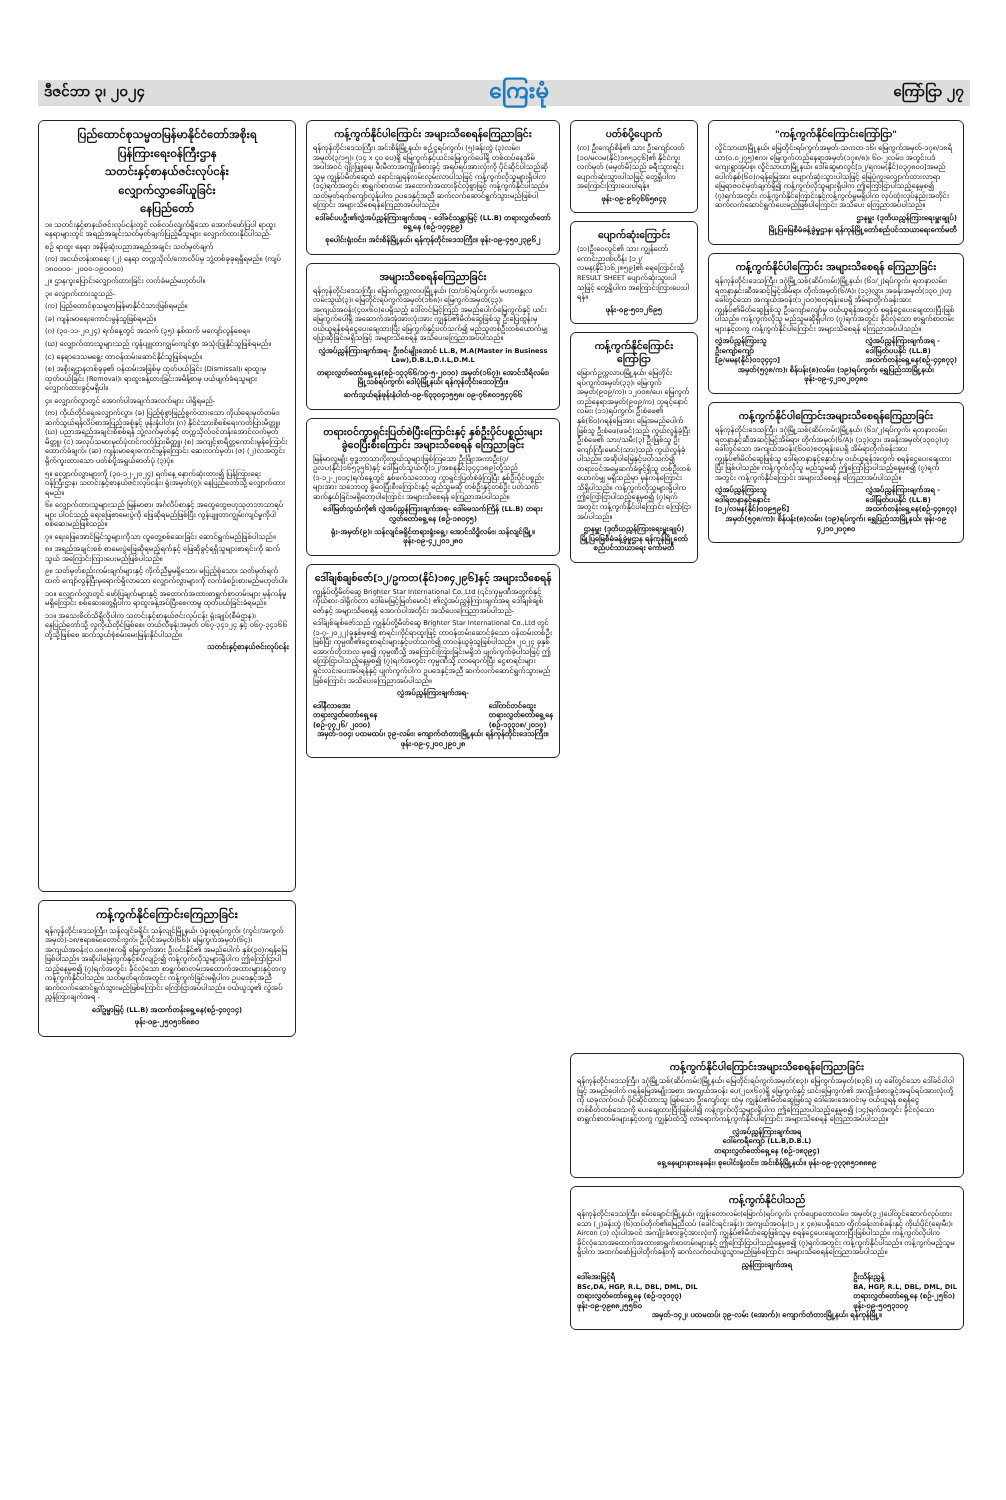ဒီဇင်ဘာ ၃၊ ၂၀၂၄ ကြေးမုံ ကြော်ငြာ ၂၇
ပြည်ထောင်စုသမ္မတမြန်မာနိုင်ငံတော်အစိုးရ
ပြန်ကြားရေးဝန်ကြီးဌာန
သတင်းနှင့်စာနယ်ဇင်းလုပ်ငန်း
လျှောက်လွှာခေါ်ယူခြင်း
နေပြည်တော်
၁။ သတင်းနှင့်စာနယ်ဇင်းလုပ်ငန်းတွင် လစ်လပ်လျက်ရှိသော အောက်ဖော်ပြပါ ရာထူးနေရာများတွင် အရည်အချင်းသတ်မှတ်ချက်ပြည့်မီသူများ လျှောက်ထားနိုင်ပါသည်-
စဉ် ရာထူး နေရာ အနိမ့်ဆုံးပညာအရည်အချင်း သတ်မှတ်ချက်
(က) အငယ်တန်းစာရေး (၂) နေရာ တက္ကသိုလ်/ကောလိပ်မှ ဘွဲ့တစ်ခုခုရရှိရမည်။ (ကျပ် ၁၈၀၀၀၀- ၂၀၀၀-၁၉၀၀၀၀)
၂။ ဌာနကူးပြောင်းလျှောက်ထားခြင်း လက်ခံမည်မဟုတ်ပါ။
၃။ လျှောက်ထားသူသည်-
(က) ပြည်ထောင်စုသမ္မတမြန်မာနိုင်ငံသားဖြစ်ရမည်။
(ခ) ကျန်းမာရေးကောင်းမွန်သူဖြစ်ရမည်။
(ဂ) (၃၀-၁၁-၂၀၂၄) ရက်နေ့တွင် အသက် (၃၅) နှစ်ထက် မကျော်လွန်စေရ။
(ဃ) လျှောက်ထားသူများသည် ကွန်ပျူတာကျွမ်းကျင်စွာ အသုံးပြုနိုင်သူဖြစ်ရမည်။
(င) နေရာဒေသမရွေး တာဝန်ထမ်းဆောင်နိုင်သူဖြစ်ရမည်။
(စ) အစိုးရဌာနတစ်ခုခု၏ ဝန်ထမ်းအဖြစ်မှ ထုတ်ပယ်ခြင်း (Dismissal)၊ ရာထူးမှထုတ်ပယ်ခြင်း (Removal)၊ ရာထူးခန့်ထားခြင်းအမိန့်စာမှ ပယ်ဖျက်ခံရသူများ လျှောက်ထားခွင့်မရှိပါ။
၄။ လျှောက်လွှာတွင် အောက်ပါအချက်အလက်များ ပါရှိရမည်-
(က) ကိုယ်တိုင်ရေးလျှောက်လွှာ၊ (ခ) ပြည့်စုံစွာဖြည့်စွက်ထားသော ကိုယ်ရေးမှတ်တမ်း၊ ဆက်သွယ်ရန်လိပ်စာအပြည့်အစုံနှင့် ဖုန်းနံပါတ်၊ (ဂ) နိုင်ငံသားစိစစ်ရေးကတ်ပြားမိတ္တူ၊ (ဃ) ပညာအရည်အချင်းစိစစ်ရန် ဘွဲ့လက်မှတ်နှင့် တက္ကသိုလ်ဝင်တန်းအောင်လက်မှတ်မိတ္တူ၊ (င) အလုပ်သမားမှတ်ပုံတင်ကတ်ပြားမိတ္တူ၊ (စ) အကျင့်စာရိတ္တကောင်းမွန်ကြောင်း ထောက်ခံချက်၊ (ဆ) ကျန်းမာရေးကောင်းမွန်ကြောင်း ဆေးလက်မှတ်၊ (ဇ) (၂)လအတွင်း ရိုက်ကူးထားသော ပတ်စ်ပို့အရွယ်ဓာတ်ပုံ (၃)ပုံ။
၅။ လျှောက်လွှာများကို (၃၀-၁၂-၂၀၂၄) ရက်နေ့ နောက်ဆုံးထား၍ ပြန်ကြားရေးဝန်ကြီးဌာန၊ သတင်းနှင့်စာနယ်ဇင်းလုပ်ငန်း၊ ရုံးအမှတ်(၇)၊ နေပြည်တော်သို့ လျှောက်ထားရမည်။
၆။ လျှောက်ထားသူများသည် မြန်မာစာ၊ အင်္ဂလိပ်စာနှင့် အထွေထွေဗဟုသုတဘာသာရပ်များ ပါဝင်သည့် ရေးဖြေစာမေးပွဲကို ဖြေဆိုရမည်ဖြစ်ပြီး ကွန်ပျူတာကျွမ်းကျင်မှုကိုပါ စစ်ဆေးမည်ဖြစ်သည်။
၇။ ရေးဖြေအောင်မြင်သူများကိုသာ လူတွေ့စစ်ဆေးခြင်း ဆောင်ရွက်မည်ဖြစ်ပါသည်။
၈။ အရည်အချင်းစစ် စာမေးပွဲဖြေဆိုရမည့်ရက်နှင့် ဖြေဆိုခွင့်ရရှိသူများစာရင်းကို ဆက်သွယ် အကြောင်းကြားပေးမည်ဖြစ်ပါသည်။
၉။ သတ်မှတ်စည်းကမ်းချက်များနှင့် ကိုက်ညီမှုမရှိသော၊ မပြည့်စုံသော၊ သတ်မှတ်ရက်ထက် ကျော်လွန်ပြီးမှရောက်ရှိလာသော လျှောက်လွှာများကို လက်ခံစဉ်းစားမည်မဟုတ်ပါ။
၁၀။ လျှောက်လွှာတွင် ဖော်ပြချက်များနှင့် အထောက်အထားစာရွက်စာတမ်းများ မှန်ကန်မှုမရှိကြောင်း စစ်ဆေးတွေ့ရှိပါက ရာထူးခန့်အပ်ပြီးစေကာမူ ထုတ်ပယ်ခြင်းခံရမည်။
၁၁။ အသေးစိတ်သိရှိလိုပါက သတင်းနှင့်စာနယ်ဇင်းလုပ်ငန်း ရုံးချုပ်(စီမံဌာန)၊ နေပြည်တော်သို့ လူကိုယ်တိုင်ဖြစ်စေ၊ တယ်လီဖုန်းအမှတ် ၀၆၇-၃၄၁၂၄ နှင့် ၀၆၇-၃၄၁၆၆ တို့သို့ဖြစ်စေ ဆက်သွယ်စုံစမ်းမေးမြန်းနိုင်ပါသည်။
သတင်းနှင့်စာနယ်ဇင်းလုပ်ငန်း
ကန့်ကွက်နိုင်ကြောင်းကြေညာခြင်း
ရန်ကုန်တိုင်းဒေသကြီး၊ သန်လျင်ခရိုင်၊ သန်လျင်မြို့နယ်၊ ပဲခူးစုရပ်ကွက်၊ (ကွင်း/အကွက်အမှတ်)-၁၈/ဧရာစမ်းတောင်ကွက်၊ ဦးပိုင်အမှတ်(၆၆)၊ မြေကွက်အမှတ်(၆၄)၊ အကျယ်အဝန်း(၀.၀၈၈)ဧကရှိ မြေကွက်အား ဦးဝင်းနိုင်၏ အမည်ပေါက် နှစ်(၃၀)ဂရန်မြေဖြစ်ပါသည်။ အဆိုပါမြေကွက်နှင့်စပ်လျဉ်း၍ ကန့်ကွက်လိုသူများရှိပါက ဤကြော်ငြာပါသည့်နေ့မှစ၍ (၇)ရက်အတွင်း ခိုင်လုံသော စာရွက်စာတမ်းအထောက်အထားများနှင့်တကွ ကန့်ကွက်နိုင်ပါသည်။ သတ်မှတ်ရက်အတွင်း ကန့်ကွက်ခြင်းမရှိပါက ဥပဒေနှင့်အညီ ဆက်လက်ဆောင်ရွက်သွားမည်ဖြစ်ကြောင်း ကြော်ငြာအပ်ပါသည်။ ဝယ်ယူသူ၏ လွှဲအပ်ညွှန်ကြားချက်အရ -
ဒေါ်ဥမ္မာမြင့် (LL.B) အထက်တန်းရှေ့နေ(စဉ်-၄၀၇၁၄)
ဖုန်း-၀၉-၂၅၀၅၁၆၈၈၀
ကန့်ကွက်နိုင်ပါကြောင်း အများသိစေရန်ကြေညာခြင်း
ရန်ကုန်တိုင်းဒေသကြီး၊ အင်းစိန်မြို့နယ်၊ စဥ့်ငူရပ်ကွက်၊ (၅)ခန်းတွဲ (၃)လမ်း၊ အမှတ်(၃/၁၅)၊ (၁၄ x ၄၀ ပေ)ရှိ မြေကွက်နှင့်ယင်းမြေကွက်ပေါ်ရှိ တစ်ထပ်နေအိမ်အပါအဝင် ဂျိုးဖြူရေ၊ မီးမီတာအကျိုးခံစားခွင့် အရပ်ရပ်အားလုံးကို ပိုင်ဆိုင်ပါသည်ဆိုသူမှ ကျွန်ုပ်မိတ်ဆွေထံ ရောင်းချရန်ကမ်းလှမ်းလာပါသဖြင့် ကန့်ကွက်လိုသူများရှိပါက (၁၄)ရက်အတွင်း စာရွက်စာတမ်း အထောက်အထားခိုင်လုံစွာဖြင့် ကန့်ကွက်နိုင်ပါသည်။ သတ်မှတ်ရက်ကျော်လွန်ပါက ဥပဒေနှင့်အညီ ဆက်လက်ဆောင်ရွက်သွားမည်ဖြစ်ပါကြောင်း အများသိစေရန်ကြေညာအပ်ပါသည်။
ဒေါ်ခင်ပပဦး၏လွှဲအပ်ညွှန်ကြားချက်အရ - ဒေါ်ခင်သန္တာမြင့် (LL.B) တရားလွှတ်တော်ရှေ့နေ (စဉ်-၁၇၄၉၉)
စုပေါင်းရုံးဝင်း၊ အင်းစိန်မြို့နယ်၊ ရန်ကုန်တိုင်းဒေသကြီး။ ဖုန်း-၀၉-၄၅၀၂၃၉၆၂
အများသိစေရန်ကြေညာခြင်း
ရန်ကုန်တိုင်းဒေသကြီး၊ မြောက်ဥက္ကလာပမြို့နယ်၊ (ထ/၁၆)ရပ်ကွက်၊ မဟာဗန္ဓုလလမ်းသွယ်(၃)၊ မြေတိုင်းရပ်ကွက်အမှတ်(၁၆၈)၊ မြေကွက်အမှတ်(၄၃)၊ အကျယ်အဝန်း(၄၀x၆၀)ပေရှိသည့် ဒေါ်တင်မြင့်ကြည် အမည်ပေါက်မြေကွက်နှင့် ယင်းမြေကွက်ပေါ်ရှိ အဆောက်အအုံအားလုံးအား ကျွန်ုပ်၏မိတ်ဆွေဖြစ်သူ ဦးပြေထွန်းမှ ဝယ်ယူရန်စရံငွေပေးချေထားပြီး မြေကွက်နှင့်ပတ်သက်၍ မည်သူတစ်ဦးတစ်ယောက်မျှ ပြောဆိုခြင်းမရှိသဖြင့် အများသိစေရန် အသိပေးကြေညာအပ်ပါသည်။
လွှဲအပ်ညွှန်ကြားချက်အရ- ဦးဇင်မျိုးအောင် LL.B, M.A(Master in Business Law),D.B.L,D.I.L,D.M.L
တရားလွှတ်တော်ရှေ့နေ(စဉ်-၁၃၃၆၆/၁၇-၅-၂၀၁၀) အမှတ်(၁၆၇)၊ အောင်သီရိလမ်း၊ မြို့သစ်ရပ်ကွက်၊ ဒေါပုံမြို့နယ်၊ ရန်ကုန်တိုင်းဒေသကြီး။
ဆက်သွယ်ရန်ဖုန်းနံပါတ်-၀၉-၆၃၃၀၄၁၅၅၈၊ ၀၉-၇၆၈၀၁၅၄၇၆၆
တရားဝင်ကွာရှင်းပြတ်စဲပြီးကြောင်းနှင့် နှစ်ဦးပိုင်ပစ္စည်းများ ခွဲဝေပြီးစီးကြောင်း အများသိစေရန် ကြေညာခြင်း
မြန်မာလူမျိုး ဗုဒ္ဓဘာသာကိုးကွယ်သူများဖြစ်ကြသော ဦးဖြိုးအကာဦး(၇/ဥလပ(နိုင်)၁၆၅၃၅၆)နှင့် ဒေါ်မြတ်သွယ်ကို(၁၂/အစနနိုင်)၃၄၄၁၈၉)တို့သည် (၁-၁၂-၂၀၁၄)ရက်နေ့တွင် နှစ်ဖက်သဘောတူ ကွာရှင်းပြတ်စဲခဲ့ကြပြီး နှစ်ဦးပိုင်ပစ္စည်းများအား သဘောတူ ခွဲဝေပြီးစီးကြောင်းနှင့် မည်သူမဆို တစ်ဦးနှင့်တစ်ဦး ပတ်သက်ဆက်နွယ်ခြင်းမရှိတော့ပါကြောင်း အများသိစေရန် ကြေညာအပ်ပါသည်။
ဒေါ်မြတ်သွယ်ကို၏ လွှဲအပ်ညွှန်ကြားချက်အရ- ဒေါ်မေသက်ကြိန် (LL.B) တရားလွှတ်တော်ရှေ့နေ (စဉ်-၁၈၀၄၅)
ရုံး-အမှတ်(၉)၊ သန်လျင်ခရိုင်တရားရုံးရှေ့၊ အောင်သိဒ္ဓိလမ်း၊ သန်လျင်မြို့။ ဖုန်း-၀၉-၄၂၂၀၁၂၈၀
ဒေါ်ချစ်ချစ်ဇော်[၁၂/ဥကတ(နိုင်)၁၈၄၂၉၆]နှင့် အများသိစေရန်
ကျွန်ုပ်တို့မိတ်ဆွေ Brighter Star International Co.,Ltd (၎င်းကုမ္ပဏီအတွက်နှင့်ကိုယ်စား-ဒါရိုက်တာ ဒေါ်မေမြင့်မြတ်မောင်) ၏လွှဲအပ်ညွှန်ကြားချက်အရ ဒေါ်ချစ်ချစ်ဇော်နှင့် အများသိစေရန် အောက်ပါအတိုင်း အသိပေးကြေညာအပ်ပါသည်-
ဒေါ်ချစ်ချစ်ဇော်သည် ကျွန်ုပ်တို့မိတ်ဆွေ Brighter Star International Co.,Ltd တွင် (၁-၇-၂၀၂၂)ခုနှစ်မှစ၍ စာရင်းကိုင်ရာထူးဖြင့် တာဝန်ထမ်းဆောင်ခဲ့သော ဝန်ထမ်းတစ်ဦးဖြစ်ပြီး ကုမ္ပဏီ၏ငွေစာရင်းများနှင့်ပတ်သက်၍ တာဝန်ယူခဲ့သူဖြစ်ပါသည်။ ၂၀၂၄ ခုနှစ် အောက်တိုဘာလ မှစ၍ ကုမ္ပဏီသို့ အကြောင်းကြားခြင်းမရှိဘဲ ပျက်ကွက်ခဲ့ပါသဖြင့် ဤကြော်ငြာပါသည့်နေ့မှစ၍ (၇)ရက်အတွင်း ကုမ္ပဏီသို့ လာရောက်ပြီး ငွေစာရင်းများ ရှင်းလင်းပေးအပ်ရန်နှင့် ပျက်ကွက်ပါက ဥပဒေနှင့်အညီ ဆက်လက်ဆောင်ရွက်သွားမည်ဖြစ်ကြောင်း အသိပေးကြေညာအပ်ပါသည်။
လွှဲအပ်ညွှန်ကြားချက်အရ-
ဒေါ်နီလာအေး
တရားလွှတ်တော်ရှေ့နေ
(စဉ်-၇၇၂၆/ ၂၀၁၀) ဒေါ်တင်တင်ထွေး
တရားလွှတ်တော်ရှေ့နေ
(စဉ်-၁၃၃၁၈/၂၀၁၇)
အမှတ်-၁၀၄၊ ပထမထပ်၊ ၃၉-လမ်း၊ ကျောက်တံတားမြို့နယ်၊ ရန်ကုန်တိုင်းဒေသကြီး။ ဖုန်း-၀၉-၄၂၀၀၂၉၀၂၈
ပတ်စ်ပို့ပျောက်
(က) ဦးကျော်စိန်၏ သား ဦးကျော်လတ် [၁၀/မလမ(နိုင်)၁၈၅၃၄၆]၏ နိုင်ငံကူးလက်မှတ် (မမှတ်မိ)သည် ခရီးသွားရင်း ပျောက်ဆုံးသွားပါသဖြင့် တွေ့ရှိပါက အကြောင်းကြားပေးပါရန်။
ဖုန်း-၀၉-၉၆၇၆၆၅၈၄၃
ပျောက်ဆုံးကြောင်း
(ဘ)ဦးဝေလွင်၏ သား ကျွန်တော် ကောင်းဉာဏ်ဟိန်း [၁၂/လမန(နိုင်)၁၆၂၈၅၉]၏ ရေကြောင်းသို့ RESULT SHEET ပျောက်ဆုံးသွားပါသဖြင့် တွေ့ရှိပါက အကြောင်းကြားပေးပါရန်။
ဖုန်း-၀၉-၅၀၁၂၆၉၅
ကန့်ကွက်နိုင်ကြောင်း ကြော်ငြာ
မြောက်ဥက္ကလာပမြို့နယ်၊ မြေတိုင်းရပ်ကွက်အမှတ်(၃၃)၊ မြေကွက်အမှတ်(၉၀၉/က)၊ ၁၂၀၀၈/ပေ၊ မြေကွက်တည်နေရာအမှတ်(၉၀၉/က) ဘုရင့်နောင်လမ်း၊ (၁၁)ရပ်ကွက်၊ ဦးစံဖေ၏ နှစ်(၆၀)ဂရန်မြေအား မြေအမည်ပေါက်ဖြစ်သူ ဦးစံဖေ(ဖခင်)သည် ကွယ်လွန်ခဲ့ပြီး ဦးစံဖေ၏ သား/သမီး(၃) ဦးဖြစ်သူ ဦးကျော်ကြီးမောင်(သား)သည် ကွယ်လွန်ခဲ့ပါသည်။ အဆိုပါမြေနှင့်ပတ်သက်၍ တရားဝင်အမွေဆက်ခံခွင့်ရှိသူ တစ်ဦးတစ်ယောက်မျှ မရှိသည်မှာ မှန်ကန်ကြောင်း သိရှိပါသည်။ ကန့်ကွက်လိုသူများရှိပါက ဤကြော်ငြာပါသည့်နေ့မှစ၍ (၇)ရက်အတွင်း ကန့်ကွက်နိုင်ပါကြောင်း ကြော်ငြာအပ်ပါသည်။
ဌာနမှူး (ဒုတိယညွှန်ကြားရေးမှူးချုပ်) မြို့ပြမြေစီမံခန့်ခွဲမှုဌာန ရန်ကုန်မြို့တော်စည်ပင်သာယာရေး ကော်မတီ
"ကန့်ကွက်နိုင်ကြောင်းကြော်ငြာ"
လှိုင်သာယာမြို့နယ်၊ မြေတိုင်းရပ်ကွက်အမှတ်-သကတ-၁၆၊ မြေကွက်အမှတ်-၁၇၈/၁၈ရိယာ(၀.၀၂၇၅)ဧက၊ မြေကွက်တည်နေရာအမှတ်(၁၇၈/၈)၊ ၆၀-၂လမ်း၊ အတွင်းပဒံကျေးရွာအုပ်စု၊ လှိုင်သာယာမြို့နယ်၊ ဒေါ်ဆွေမာလွင်[၁၂/ရကမ(နိုင်)၀၃၇၈၀၀]အမည်ပေါက်နှစ်(၆၀)ဂရန်မြေအား ပျောက်ဆုံးသွားပါသဖြင့် မြေပုံကူးလျှောက်ထားလာရာ မြေရာဇဝင်မှတ်ချက်ရှိ၍ ကန့်ကွက်လိုသူများရှိပါက ဤကြော်ငြာပါသည့်နေ့မှစ၍ (၇)ရက်အတွင်း ကန့်ကွက်နိုင်ကြောင်းနှင့်ကန့်ကွက်မှုမရှိပါက လုပ်ထုံးလုပ်နည်းအတိုင်း ဆက်လက်ဆောင်ရွက်ပေးမည်ဖြစ်ပါကြောင်း အသိပေး ကြေညာအပ်ပါသည်။
ဌာနမှူး (ဒုတိယညွှန်ကြားရေးမှူးချုပ်)
မြို့ပြမြေစီမံခန့်ခွဲမှုဌာန၊ ရန်ကုန်မြို့တော်စည်ပင်သာယာရေးကော်မတီ
ကန့်ကွက်နိုင်ပါကြောင်း အများသိစေရန် ကြေညာခြင်း
ရန်ကုန်တိုင်းဒေသကြီး၊ ဒဂုံမြို့သစ်(ဆိပ်ကမ်း)မြို့နယ်၊ (၆၁/၂)ရပ်ကွက်၊ ရတနာလမ်း၊ ရတနာနှင်းဆီအဆင့်မြင့်အိမ်ရာ၊ တိုက်အမှတ်(၆/A)၊ (၁၃)လွှာ၊ အခန်းအမှတ်(၁၃၀၂)ဟုခေါ်တွင်သော အကျယ်အဝန်း(၁၂၀၀)စတုရန်းပေရှိ အိမ်ရာတိုက်ခန်းအား ကျွန်ုပ်၏မိတ်ဆွေဖြစ်သူ ဦးကျော်ကျော်မှ ဝယ်ယူရန်အတွက် စရန်ငွေပေးချေထားပြီးဖြစ်ပါသည်။ ကန့်ကွက်လိုသူ မည်သူမဆိုရှိပါက (၇)ရက်အတွင်း ခိုင်လုံသော စာရွက်စာတမ်းများနှင့်တကွ ကန့်ကွက်နိုင်ပါကြောင်း အများသိစေရန် ကြေညာအပ်ပါသည်။
လွှဲအပ်ညွှန်ကြားသူ
ဦးကျော်ကျော်
[၉/မမန(နိုင်)၀၁၃၄၄၁] လွှဲအပ်ညွှန်ကြားချက်အရ -
ဒေါ်မြတ်ပပနိုင် (LL.B)
အထက်တန်းရှေ့နေ(စဉ်-၄၄၈၇၃)
အမှတ်(၅၇၈/က)၊ စိန်ပန်း(၈)လမ်း၊ (၁၉)ရပ်ကွက်၊ ရွှေပြည်သာမြို့နယ်၊ ဖုန်း-၀၉-၄၂၁၀၂၀၇၈၀
ကန့်ကွက်နိုင်ပါကြောင်းအများသိစေရန်ကြေညာခြင်း
ရန်ကုန်တိုင်းဒေသကြီး၊ ဒဂုံမြို့သစ်(ဆိပ်ကမ်း)မြို့နယ်၊ (၆၁/၂)ရပ်ကွက်၊ ရတနာလမ်း၊ ရတနာနှင့်ဆီအဆင့်မြင့်အိမ်ရာ၊ တိုက်အမှတ်(၆/A)၊ (၁၃)လွှာ၊ အခန်းအမှတ်(၁၃၀၃)ဟုခေါ်တွင်သော အကျယ်အဝန်း(၆၀၀)စတုရန်းပေရှိ အိမ်ရာတိုက်ခန်းအား ကျွန်ုပ်၏မိတ်ဆွေဖြစ်သူ ဒေါ်ရတနာနှင့်နှောင်းမှ ဝယ်ယူရန်အတွက် စရန်ငွေပေးချေထားပြီး ဖြစ်ပါသည်။ ကန့်ကွက်လိုသူ မည်သူမဆို ဤကြော်ငြာပါသည့်နေ့မှစ၍ (၇)ရက်အတွင်း ကန့်ကွက်နိုင်ကြောင်း အများသိစေရန် ကြေညာအပ်ပါသည်။
လွှဲအပ်ညွှန်ကြားသူ
ဒေါ်ရတနာနှင့်နှောင်း
[၁၂/လမန(နိုင်)၀၁၉၅၉၆] လွှဲအပ်ညွှန်ကြားချက်အရ -
ဒေါ်မြတ်ပပနိုင် (LL.B)
အထက်တန်းရှေ့နေ(စဉ်-၄၄၈၇၃)
အမှတ်(၅၇၈/က)၊ စိန်ပန်း(၈)လမ်း၊ (၁၉)ရပ်ကွက်၊ ရွှေပြည်သာမြို့နယ်၊ ဖုန်း-၀၉ ၄၂၁၀၂၀၇၈၀
ကန့်ကွက်နိုင်ပါကြောင်းအများသိစေရန်ကြေညာခြင်း
ရန်ကုန်တိုင်းဒေသကြီး၊ ဒဂုံမြို့သစ်(ဆိပ်ကမ်း)မြို့နယ်၊ မြေတိုင်းရပ်ကွက်အမှတ်(စ၃)၊ မြေကွက်အမှတ်(စ၃၆) ဟု ခေါ်တွင်သော ဒေါ်ခင်ဝါဝါဖြင့် အမည်ပေါက် ဂရန်မြေအမျိုးအစား အကျယ်အဝန်း ပေ(၂၀x၆၀)ရှိ မြေကွက်နှင့် ယင်းမြေကွက်၏ အကျိုးခံစားခွင့်အရပ်ရပ်အားလုံးတို့ကို ယခုလက်ဝယ် ပိုင်ဆိုင်ထားသူ ဖြစ်သော ဦးကျော်ထူး ထံမှ ကျွန်ုပ်၏မိတ်ဆွေဖြစ်သူ ဒေါ်အေးအေးဝင်းမှ ဝယ်ယူရန် စရန်ငွေတစ်စိတ်တစ်ဒေသကို ပေးချေထားပြီးဖြစ်ပါ၍ ကန့်ကွက်လိုသူများရှိပါက ဤကြေညာပါသည့်နေ့မှစ၍ (၁၄)ရက်အတွင်း ခိုင်လုံသော စာရွက်စာတမ်းများနှင့်တကွ ကျွန်ုပ်ထံသို့ လာရောက်ကန့်ကွက်နိုင်ပါကြောင်း အများသိစေရန် ကြေညာအပ်ပါသည်။
လွှဲအပ်ညွှန်ကြားချက်အရ
ဒေါ်ကေရီကျော် (LL.B,D.B.L)
တရားလွှတ်တော်ရှေ့နေ (စဉ်-၁၈၃၉၄)
ရှေ့နေများနားနေခန်း၊ စုပေါင်းရုံးဝင်း၊ အင်းစိန်မြို့နယ်။ ဖုန်း-၀၉-၇၇၃၈၅၁၈၈၈၉
ကန့်ကွက်နိုင်ပါသည်
ရန်ကုန်တိုင်းဒေသကြီး၊ စမ်းချောင်းမြို့နယ်၊ ကျွန်းတောလမ်း(မြောက်)ရပ်ကွက်၊ ငုက်ပျောတောလမ်း၊ အမှတ်(၃၂)ပေါ်တွင်ဆောက်လုပ်ထားသော (၂)ခန်းတွဲ (၆)ထပ်တိုက်၏မြေညီထပ် (ခေါင်းရင်းခန်း)၊ အကျယ်အဝန်း(၁၂ x ၄၈)ပေရှိသော တိုက်ခန်းတစ်ခန်းနှင့် ကိုယ်ပိုင်(ရေ၊မီး)၊ Aircon (၁) လုံးပါအဝင် အကျိုးခံစားခွင့်အားလုံးကို ကျွန်ုပ်၏မိတ်ဆွေဖြစ်သူမှ စရန်ငွေပေးချေထားပြီးဖြစ်ပါသည်။ ကန့်ကွက်လိုပါက ခိုင်လုံသောအထောက်အထားစာရွက်စာတမ်းများနှင့် ဤကြော်ငြာပါသည့်နေ့မှစ၍ (၇)ရက်အတွင်း ကန့်ကွက်နိုင်ပါသည်။ ကန့်ကွက်မည့်သူမရှိပါက အထက်ဖော်ပြပါတိုက်ခန်းကို ဆက်လက်ဝယ်ယူသွားမည်ဖြစ်ကြောင်း အများသိစေရန်ကြေညာအပ်ပါသည်။
ညွှန်ကြားချက်အရ
ဒေါ်အေးမြင့်ရီ
BSc,DA, HGP, R.L, DBL, DML, DIL
တရားလွှတ်တော်ရှေ့နေ (စဉ်-၁၃၁၇၃)
ဖုန်း-၀၉-၇၉၈၈၂၅၅၆၀ ဦးသိန်းညွှန့်
BA, HGP, R.L, DBL, DML, DIL
တရားလွှတ်တော်ရှေ့နေ (စဉ်-၂၅၆၁)
ဖုန်း-၀၉-၅၀၅၃၁၀၇
အမှတ်-၁၄၂၊ ပထမထပ်၊ ၃၉-လမ်း (အောက်)၊ ကျောက်တံတားမြို့နယ်၊ ရန်ကုန်မြို့။